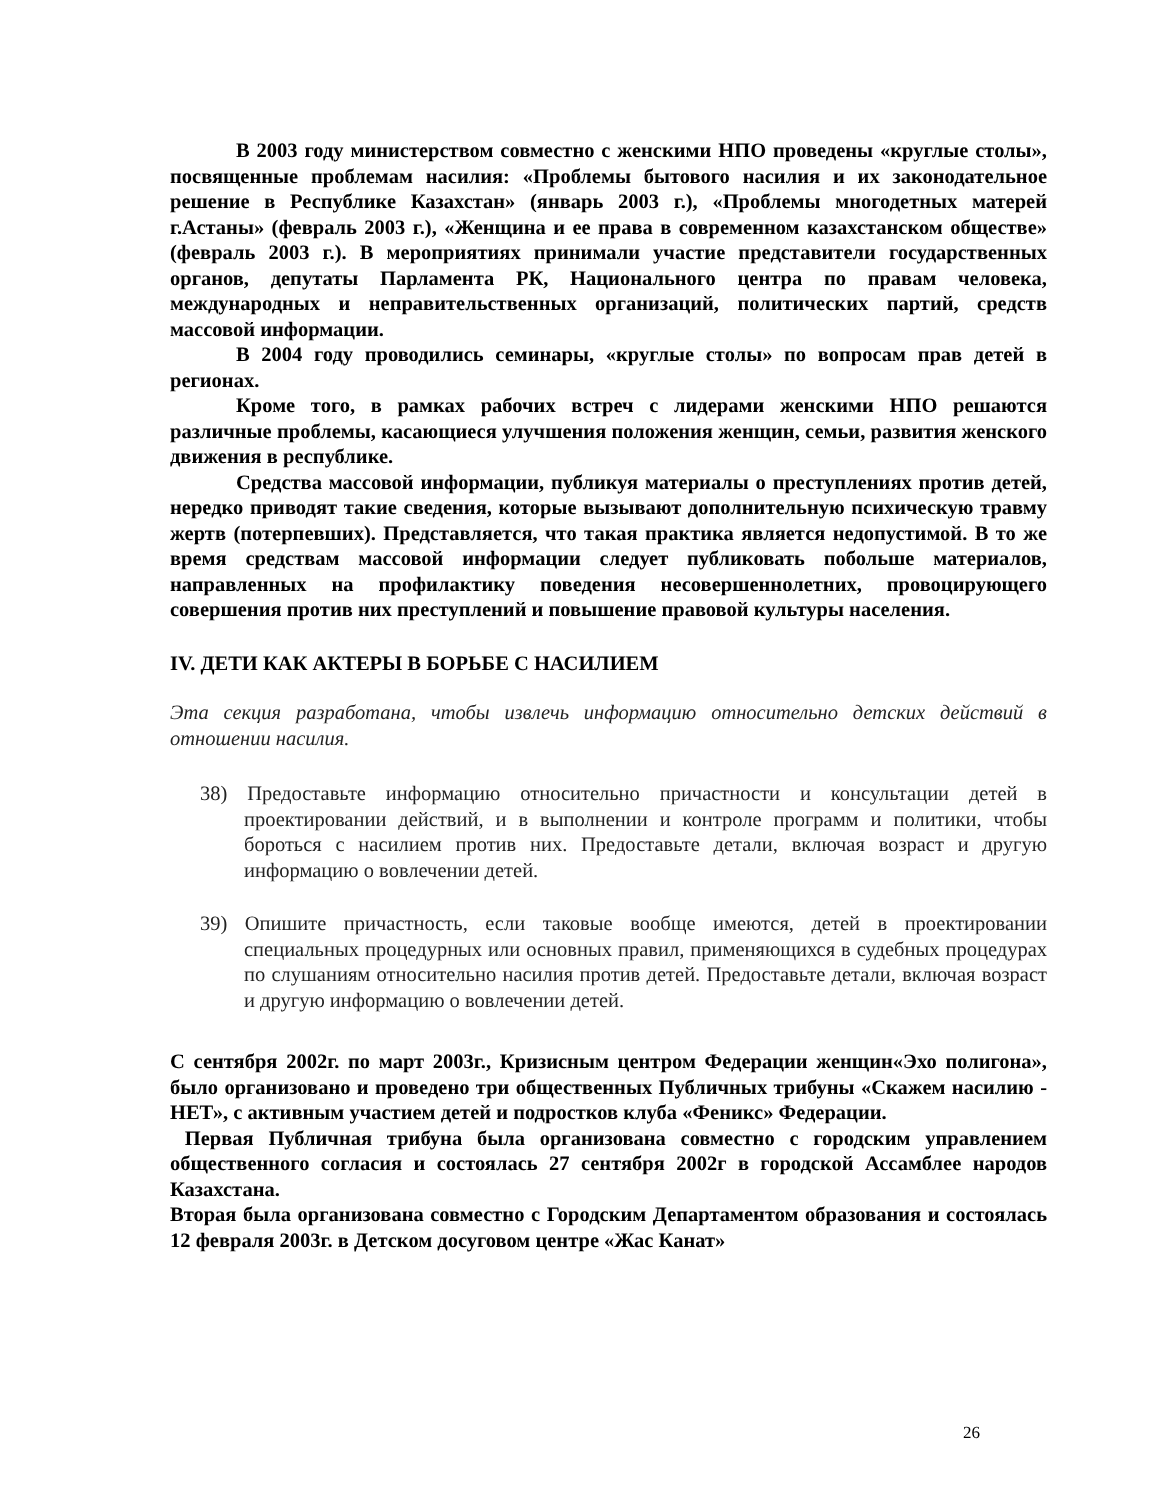В 2003 году министерством совместно с женскими НПО проведены «круглые столы», посвященные проблемам насилия: «Проблемы бытового насилия и их законодательное решение в Республике Казахстан» (январь 2003 г.), «Проблемы многодетных матерей г.Астаны» (февраль 2003 г.), «Женщина и ее права в современном казахстанском обществе» (февраль 2003 г.). В мероприятиях принимали участие представители государственных органов, депутаты Парламента РК, Национального центра по правам человека, международных и неправительственных организаций, политических партий, средств массовой информации.
В 2004 году проводились семинары, «круглые столы» по вопросам прав детей в регионах.
Кроме того, в рамках рабочих встреч с лидерами женскими НПО решаются различные проблемы, касающиеся улучшения положения женщин, семьи, развития женского движения в республике.
Средства массовой информации, публикуя материалы о преступлениях против детей, нередко приводят такие сведения, которые вызывают дополнительную психическую травму жертв (потерпевших). Представляется, что такая практика является недопустимой. В то же время средствам массовой информации следует публиковать побольше материалов, направленных на профилактику поведения несовершеннолетних, провоцирующего совершения против них преступлений и повышение правовой культуры населения.
IV. ДЕТИ КАК АКТЕРЫ В БОРЬБЕ С НАСИЛИЕМ
Эта секция разработана, чтобы извлечь информацию относительно детских действий в отношении насилия.
38) Предоставьте информацию относительно причастности и консультации детей в проектировании действий, и в выполнении и контроле программ и политики, чтобы бороться с насилием против них. Предоставьте детали, включая возраст и другую информацию о вовлечении детей.
39) Опишите причастность, если таковые вообще имеются, детей в проектировании специальных процедурных или основных правил, применяющихся в судебных процедурах по слушаниям относительно насилия против детей. Предоставьте детали, включая возраст и другую информацию о вовлечении детей.
С сентября 2002г. по март 2003г., Кризисным центром Федерации женщин«Эхо полигона», было организовано и проведено три общественных Публичных трибуны «Скажем насилию - НЕТ», с активным участием детей и подростков клуба «Феникс» Федерации.
Первая Публичная трибуна была организована совместно с городским управлением общественного согласия и состоялась 27 сентября 2002г в городской Ассамблее народов Казахстана.
Вторая была организована совместно с Городским Департаментом образования и состоялась 12 февраля 2003г. в Детском досуговом центре «Жас Канат»
26